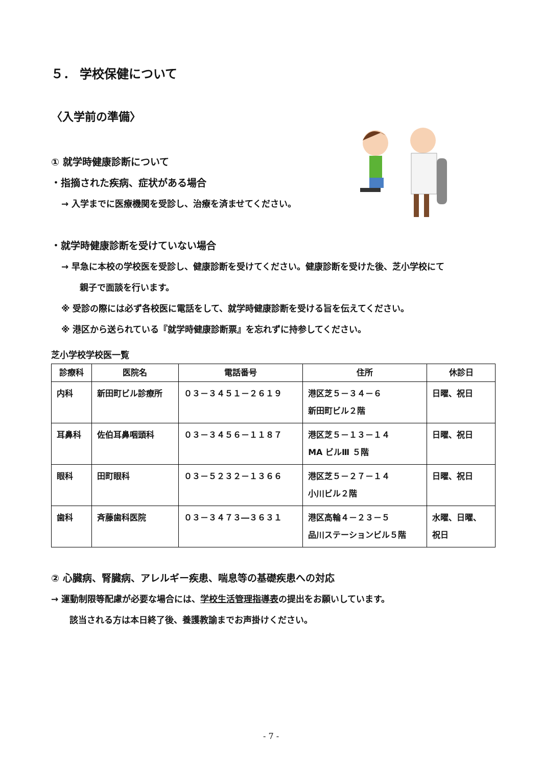５． 学校保健について
〈入学前の準備〉
① 就学時健康診断について
・指摘された疾病、症状がある場合
→ 入学までに医療機関を受診し、治療を済ませてください。
・就学時健康診断を受けていない場合
→ 早急に本校の学校医を受診し、健康診断を受けてください。健康診断を受けた後、芝小学校にて
親子で面談を行います。
※ 受診の際には必ず各校医に電話をして、就学時健康診断を受ける旨を伝えてください。
※ 港区から送られている『就学時健康診断票』を忘れずに持参してください。
芝小学校学校医一覧
| 診療科 | 医院名 | 電話番号 | 住所 | 休診日 |
| --- | --- | --- | --- | --- |
| 内科 | 新田町ビル診療所 | ０３－３４５１－２６１９ | 港区芝５－３４－６ 新田町ビル２階 | 日曜、祝日 |
| 耳鼻科 | 佐伯耳鼻咽頭科 | ０３－３４５６－１１８７ | 港区芝５－１３－１４ MA ビルⅢ ５階 | 日曜、祝日 |
| 眼科 | 田町眼科 | ０３－５２３２－１３６６ | 港区芝５－２７－１４ 小川ビル２階 | 日曜、祝日 |
| 歯科 | 斉藤歯科医院 | ０３－３４７３―３６３１ | 港区高輪４－２３－５ 品川ステーションビル５階 | 水曜、日曜、 祝日 |
② 心臓病、腎臓病、アレルギー疾患、喘息等の基礎疾患への対応
→ 運動制限等配慮が必要な場合には、学校生活管理指導表の提出をお願いしています。
該当される方は本日終了後、養護教諭までお声掛けください。
- 7 -